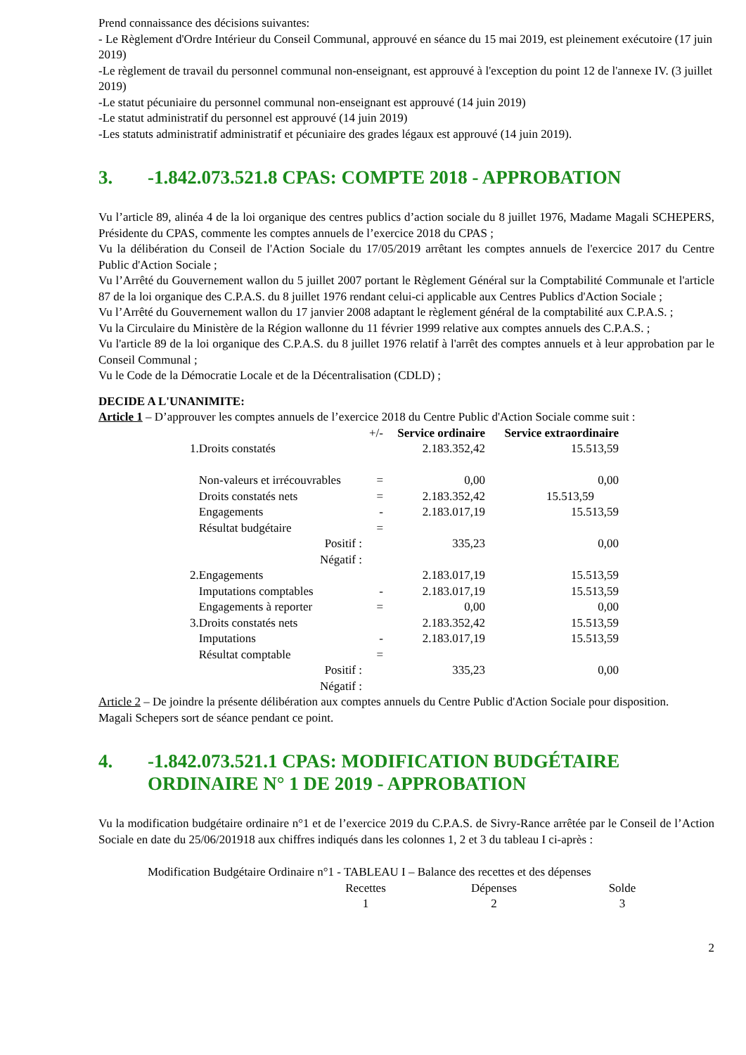Prend connaissance des décisions suivantes:
- Le Règlement d'Ordre Intérieur du Conseil Communal, approuvé en séance du 15 mai 2019, est pleinement exécutoire (17 juin 2019)
-Le règlement de travail du personnel communal non-enseignant, est approuvé à l'exception du point 12 de l'annexe IV. (3 juillet 2019)
-Le statut pécuniaire du personnel communal non-enseignant est approuvé (14 juin 2019)
-Le statut administratif du personnel est approuvé (14 juin 2019)
-Les statuts administratif administratif et pécuniaire des grades légaux est approuvé (14 juin 2019).
3. -1.842.073.521.8 CPAS: COMPTE 2018 - APPROBATION
Vu l’article 89, alinéa 4 de la loi organique des centres publics d’action sociale du 8 juillet 1976, Madame Magali SCHEPERS, Présidente du CPAS, commente les comptes annuels de l’exercice 2018 du CPAS ;
Vu la délibération du Conseil de l'Action Sociale du 17/05/2019 arrêtant les comptes annuels de l'exercice 2017 du Centre Public d'Action Sociale ;
Vu l’Arrêté du Gouvernement wallon du 5 juillet 2007 portant le Règlement Général sur la Comptabilité Communale et l'article 87 de la loi organique des C.P.A.S. du 8 juillet 1976 rendant celui-ci applicable aux Centres Publics d'Action Sociale ;
Vu l’Arrêté du Gouvernement wallon du 17 janvier 2008 adaptant le règlement général de la comptabilité aux C.P.A.S. ;
Vu la Circulaire du Ministère de la Région wallonne du 11 février 1999 relative aux comptes annuels des C.P.A.S. ;
Vu l'article 89 de la loi organique des C.P.A.S. du 8 juillet 1976 relatif à l'arrêt des comptes annuels et à leur approbation par le Conseil Communal ;
Vu le Code de la Démocratie Locale et de la Décentralisation (CDLD) ;
DECIDE A L'UNANIMITE:
Article 1 – D’approuver les comptes annuels de l’exercice 2018 du Centre Public d'Action Sociale comme suit :
| | +/- | Service ordinaire | Service extraordinaire |
| 1.Droits constatés | | 2.183.352,42 | 15.513,59 |
| Non-valeurs et irrécouvrables | = | 0,00 | 0,00 |
| Droits constatés nets | = | 2.183.352,42 | 15.513,59 |
| Engagements | - | 2.183.017,19 | 15.513,59 |
| Résultat budgétaire | = | | |
| Positif : | | 335,23 | 0,00 |
| Négatif : | | | |
| 2.Engagements | | 2.183.017,19 | 15.513,59 |
| Imputations comptables | - | 2.183.017,19 | 15.513,59 |
| Engagements à reporter | = | 0,00 | 0,00 |
| 3.Droits constatés nets | | 2.183.352,42 | 15.513,59 |
| Imputations | - | 2.183.017,19 | 15.513,59 |
| Résultat comptable | = | | |
| Positif : | | 335,23 | 0,00 |
| Négatif : | | | |
Article 2 – De joindre la présente délibération aux comptes annuels du Centre Public d'Action Sociale pour disposition.
Magali Schepers sort de séance pendant ce point.
4. -1.842.073.521.1 CPAS: MODIFICATION BUDGÉTAIRE ORDINAIRE N° 1 DE 2019 - APPROBATION
Vu la modification budgétaire ordinaire n°1 et de l’exercice 2019 du C.P.A.S. de Sivry-Rance arrêtée par le Conseil de l’Action Sociale en date du 25/06/201918 aux chiffres indiqués dans les colonnes 1, 2 et 3 du tableau I ci-après :
Modification Budgétaire Ordinaire n°1 - TABLEAU I – Balance des recettes et des dépenses
| Recettes | Dépenses | Solde |
| 1 | 2 | 3 |
2